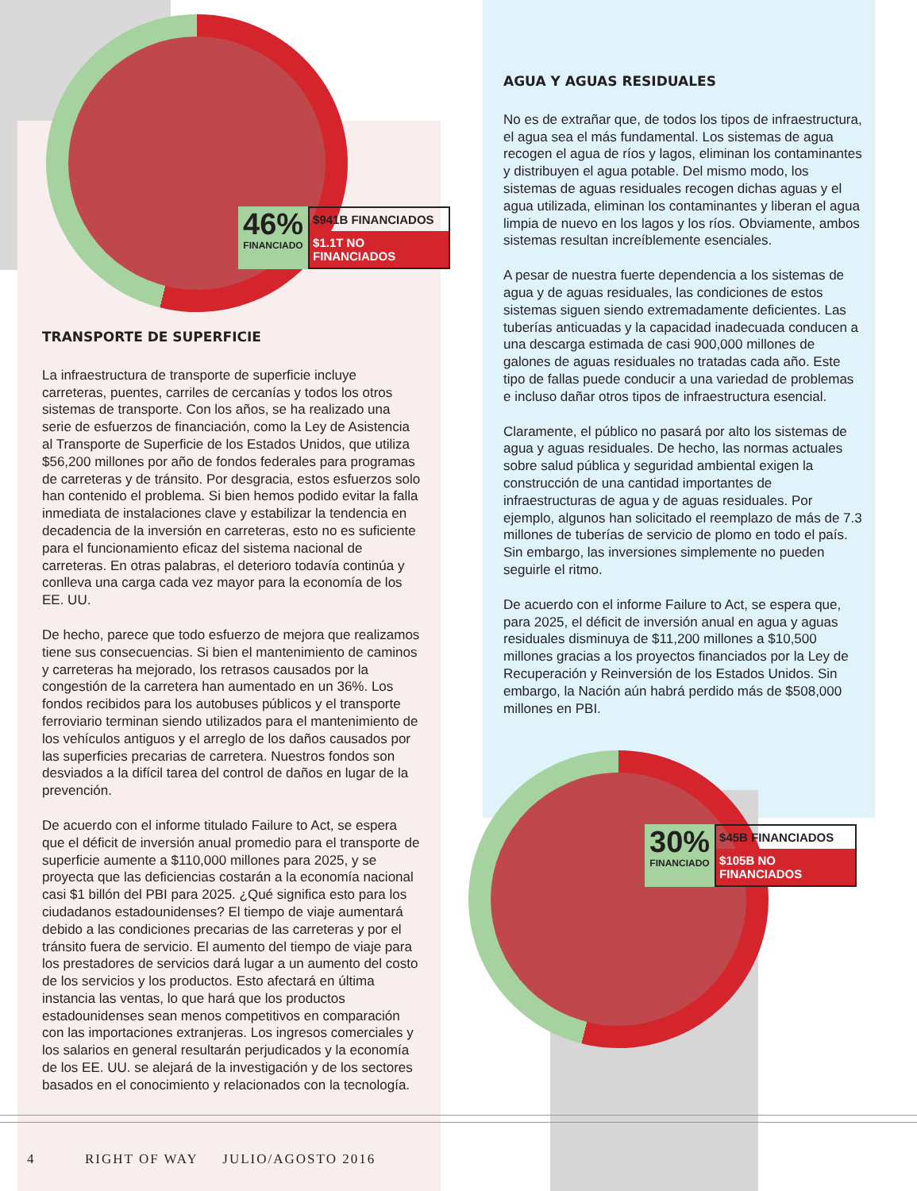46%
FINANCIADO
$941B FINANCIADOS
$1.1T NO FINANCIADOS
30%
FINANCIADO
$45B FINANCIADOS
$105B NO FINANCIADOS
TRANSPORTE DE SUPERFICIE
La infraestructura de transporte de superficie incluye carreteras, puentes, carriles de cercanías y todos los otros sistemas de transporte. Con los años, se ha realizado una serie de esfuerzos de financiación, como la Ley de Asistencia al Transporte de Superficie de los Estados Unidos, que utiliza $56,200 millones por año de fondos federales para programas de carreteras y de tránsito. Por desgracia, estos esfuerzos solo han contenido el problema. Si bien hemos podido evitar la falla inmediata de instalaciones clave y estabilizar la tendencia en decadencia de la inversión en carreteras, esto no es suficiente para el funcionamiento eficaz del sistema nacional de carreteras. En otras palabras, el deterioro todavía continúa y conlleva una carga cada vez mayor para la economía de los EE. UU.
De hecho, parece que todo esfuerzo de mejora que realizamos tiene sus consecuencias. Si bien el mantenimiento de caminos y carreteras ha mejorado, los retrasos causados por la congestión de la carretera han aumentado en un 36%. Los fondos recibidos para los autobuses públicos y el transporte ferroviario terminan siendo utilizados para el mantenimiento de los vehículos antiguos y el arreglo de los daños causados por las superficies precarias de carretera. Nuestros fondos son desviados a la difícil tarea del control de daños en lugar de la prevención.
De acuerdo con el informe titulado Failure to Act, se espera que el déficit de inversión anual promedio para el transporte de superficie aumente a $110,000 millones para 2025, y se proyecta que las deficiencias costarán a la economía nacional casi $1 billón del PBI para 2025. ¿Qué significa esto para los ciudadanos estadounidenses? El tiempo de viaje aumentará debido a las condiciones precarias de las carreteras y por el tránsito fuera de servicio. El aumento del tiempo de viaje para los prestadores de servicios dará lugar a un aumento del costo de los servicios y los productos. Esto afectará en última instancia las ventas, lo que hará que los productos estadounidenses sean menos competitivos en comparación con las importaciones extranjeras. Los ingresos comerciales y los salarios en general resultarán perjudicados y la economía de los EE. UU. se alejará de la investigación y de los sectores basados en el conocimiento y relacionados con la tecnología.
AGUA Y AGUAS RESIDUALES
No es de extrañar que, de todos los tipos de infraestructura, el agua sea el más fundamental. Los sistemas de agua recogen el agua de ríos y lagos, eliminan los contaminantes y distribuyen el agua potable. Del mismo modo, los sistemas de aguas residuales recogen dichas aguas y el agua utilizada, eliminan los contaminantes y liberan el agua limpia de nuevo en los lagos y los ríos. Obviamente, ambos sistemas resultan increíblemente esenciales.
A pesar de nuestra fuerte dependencia a los sistemas de agua y de aguas residuales, las condiciones de estos sistemas siguen siendo extremadamente deficientes. Las tuberías anticuadas y la capacidad inadecuada conducen a una descarga estimada de casi 900,000 millones de galones de aguas residuales no tratadas cada año. Este tipo de fallas puede conducir a una variedad de problemas e incluso dañar otros tipos de infraestructura esencial.
Claramente, el público no pasará por alto los sistemas de agua y aguas residuales. De hecho, las normas actuales sobre salud pública y seguridad ambiental exigen la construcción de una cantidad importantes de infraestructuras de agua y de aguas residuales. Por ejemplo, algunos han solicitado el reemplazo de más de 7.3 millones de tuberías de servicio de plomo en todo el país. Sin embargo, las inversiones simplemente no pueden seguirle el ritmo.
De acuerdo con el informe Failure to Act, se espera que, para 2025, el déficit de inversión anual en agua y aguas residuales disminuya de $11,200 millones a $10,500 millones gracias a los proyectos financiados por la Ley de Recuperación y Reinversión de los Estados Unidos. Sin embargo, la Nación aún habrá perdido más de $508,000 millones en PBI.
4 RIGHT OF WAY JULIO/AGOSTO 2016